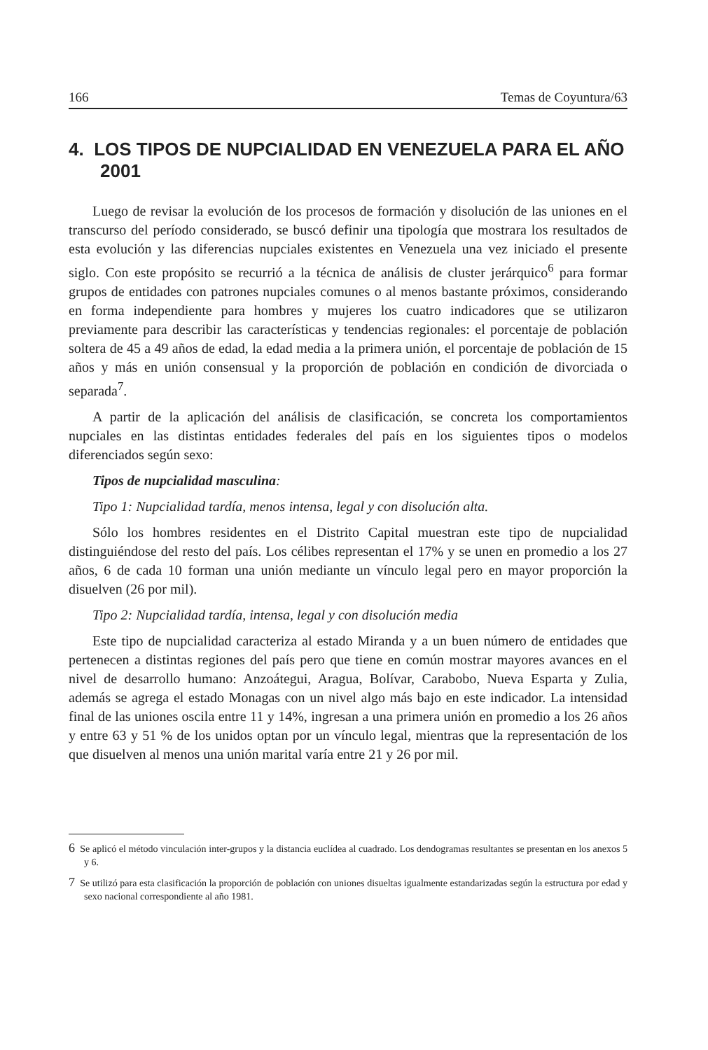166 Temas de Coyuntura/63
4. LOS TIPOS DE NUPCIALIDAD EN VENEZUELA PARA EL AÑO 2001
Luego de revisar la evolución de los procesos de formación y disolución de las uniones en el transcurso del período considerado, se buscó definir una tipología que mostrara los resultados de esta evolución y las diferencias nupciales existentes en Venezuela una vez iniciado el presente siglo. Con este propósito se recurrió a la técnica de análisis de cluster jerárquico<sup>6</sup> para formar grupos de entidades con patrones nupciales comunes o al menos bastante próximos, considerando en forma independiente para hombres y mujeres los cuatro indicadores que se utilizaron previamente para describir las características y tendencias regionales: el porcentaje de población soltera de 45 a 49 años de edad, la edad media a la primera unión, el porcentaje de población de 15 años y más en unión consensual y la proporción de población en condición de divorciada o separada<sup>7</sup>.
A partir de la aplicación del análisis de clasificación, se concreta los comportamientos nupciales en las distintas entidades federales del país en los siguientes tipos o modelos diferenciados según sexo:
Tipos de nupcialidad masculina:
Tipo 1: Nupcialidad tardía, menos intensa, legal y con disolución alta.
Sólo los hombres residentes en el Distrito Capital muestran este tipo de nupcialidad distinguiéndose del resto del país. Los célibes representan el 17% y se unen en promedio a los 27 años, 6 de cada 10 forman una unión mediante un vínculo legal pero en mayor proporción la disuelven (26 por mil).
Tipo 2: Nupcialidad tardía, intensa, legal y con disolución media
Este tipo de nupcialidad caracteriza al estado Miranda y a un buen número de entidades que pertenecen a distintas regiones del país pero que tiene en común mostrar mayores avances en el nivel de desarrollo humano: Anzoátegui, Aragua, Bolívar, Carabobo, Nueva Esparta y Zulia, además se agrega el estado Monagas con un nivel algo más bajo en este indicador. La intensidad final de las uniones oscila entre 11 y 14%, ingresan a una primera unión en promedio a los 26 años y entre 63 y 51 % de los unidos optan por un vínculo legal, mientras que la representación de los que disuelven al menos una unión marital varía entre 21 y 26 por mil.
6 Se aplicó el método vinculación inter-grupos y la distancia euclídea al cuadrado. Los dendogramas resultantes se presentan en los anexos 5 y 6.
7 Se utilizó para esta clasificación la proporción de población con uniones disueltas igualmente estandarizadas según la estructura por edad y sexo nacional correspondiente al año 1981.